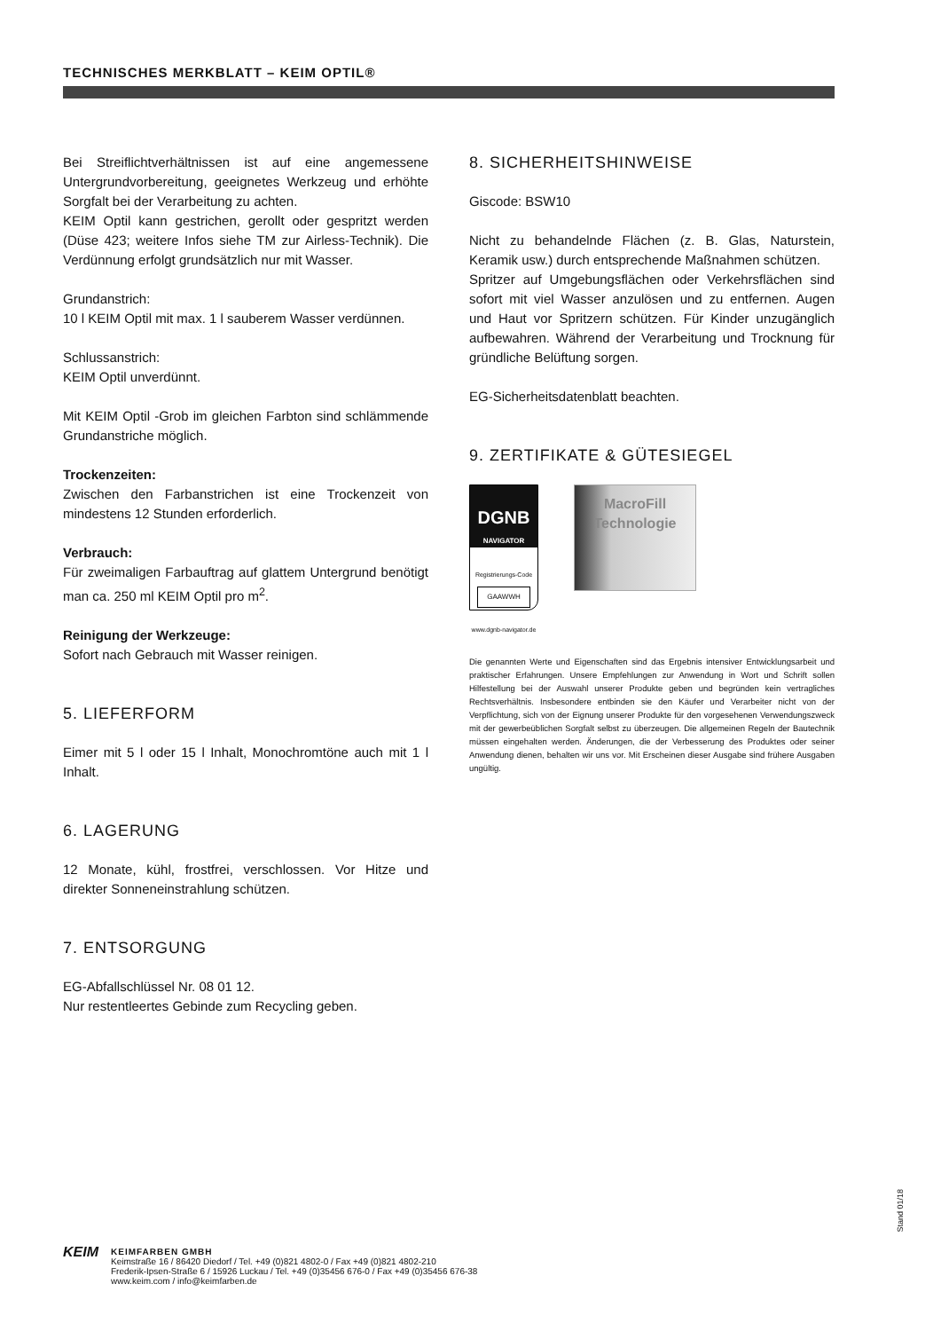TECHNISCHES MERKBLATT – KEIM OPTIL®
Bei Streiflichtverhältnissen ist auf eine angemessene Untergrundvorbereitung, geeignetes Werkzeug und erhöhte Sorgfalt bei der Verarbeitung zu achten.
KEIM Optil kann gestrichen, gerollt oder gespritzt werden (Düse 423; weitere Infos siehe TM zur Airless-Technik). Die Verdünnung erfolgt grundsätzlich nur mit Wasser.
Grundanstrich:
10 l KEIM Optil mit max. 1 l sauberem Wasser verdünnen.
Schlussanstrich:
KEIM Optil unverdünnt.
Mit KEIM Optil -Grob im gleichen Farbton sind schlämmende Grundanstriche möglich.
Trockenzeiten:
Zwischen den Farbanstrichen ist eine Trockenzeit von mindestens 12 Stunden erforderlich.
Verbrauch:
Für zweimaligen Farbauftrag auf glattem Untergrund benötigt man ca. 250 ml KEIM Optil pro m<sup>2</sup>.
Reinigung der Werkzeuge:
Sofort nach Gebrauch mit Wasser reinigen.
5. LIEFERFORM
Eimer mit 5 l oder 15 l Inhalt, Monochromtöne auch mit 1 l Inhalt.
6. LAGERUNG
12 Monate, kühl, frostfrei, verschlossen. Vor Hitze und direkter Sonneneinstrahlung schützen.
7. ENTSORGUNG
EG-Abfallschlüssel Nr. 08 01 12.
Nur restentleertes Gebinde zum Recycling geben.
8. SICHERHEITSHINWEISE
Giscode: BSW10
Nicht zu behandelnde Flächen (z. B. Glas, Naturstein, Keramik usw.) durch entsprechende Maßnahmen schützen.
Spritzer auf Umgebungsflächen oder Verkehrsflächen sind sofort mit viel Wasser anzulösen und zu entfernen. Augen und Haut vor Spritzern schützen. Für Kinder unzugänglich aufbewahren. Während der Verarbeitung und Trocknung für gründliche Belüftung sorgen.
EG-Sicherheitsdatenblatt beachten.
9. ZERTIFIKATE & GÜTESIEGEL
DGNB
NAVIGATOR
Registrierungs-Code
GAAWWH
www.dgnb-navigator.de
MacroFill
Technologie
Die genannten Werte und Eigenschaften sind das Ergebnis intensiver Entwicklungsarbeit und praktischer Erfahrungen. Unsere Empfehlungen zur Anwendung in Wort und Schrift sollen Hilfestellung bei der Auswahl unserer Produkte geben und begründen kein vertragliches Rechtsverhältnis. Insbesondere entbinden sie den Käufer und Verarbeiter nicht von der Verpflichtung, sich von der Eignung unserer Produkte für den vorgesehenen Verwendungszweck mit der gewerbeüblichen Sorgfalt selbst zu überzeugen. Die allgemeinen Regeln der Bautechnik müssen eingehalten werden. Änderungen, die der Verbesserung des Produktes oder seiner Anwendung dienen, behalten wir uns vor. Mit Erscheinen dieser Ausgabe sind frühere Ausgaben ungültig.
Stand 01/18
KEIM
KEIMFARBEN GMBH
Keimstraße 16 / 86420 Diedorf / Tel. +49 (0)821 4802-0 / Fax +49 (0)821 4802-210
Frederik-Ipsen-Straße 6 / 15926 Luckau / Tel. +49 (0)35456 676-0 / Fax +49 (0)35456 676-38
www.keim.com / info@keimfarben.de